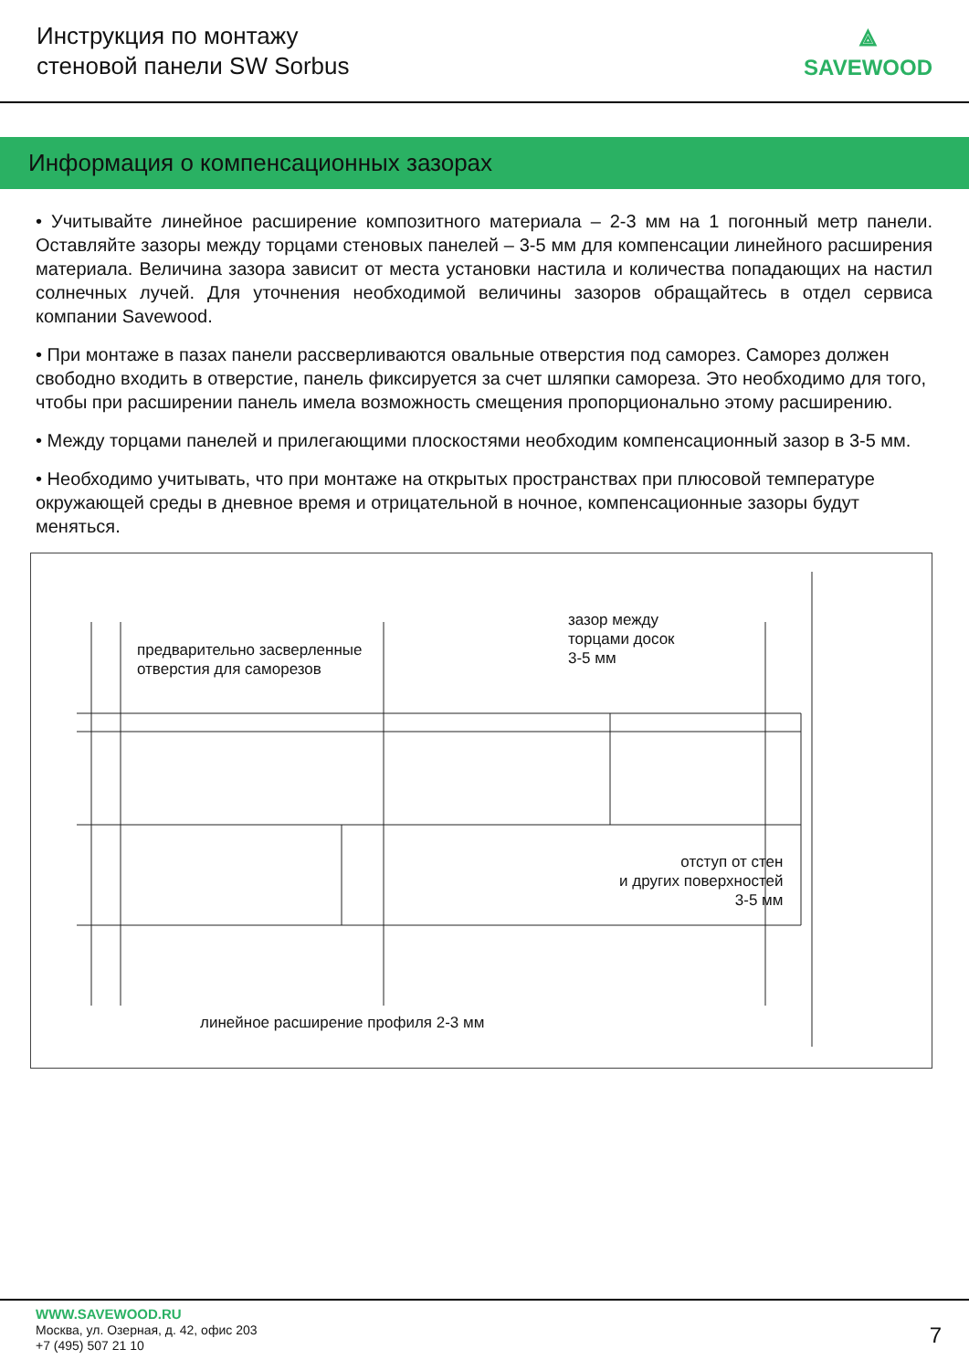Инструкция по монтажу
стеновой панели SW Sorbus
⟁
SAVEWOOD
Информация о компенсационных зазорах
• Учитывайте линейное расширение композитного материала – 2-3 мм на 1 погонный метр панели. Оставляйте зазоры между торцами стеновых панелей – 3-5 мм для компенсации линейного расширения материала. Величина зазора зависит от места установки настила и количества попадающих на настил солнечных лучей. Для уточнения необходимой величины зазоров обращайтесь в отдел сервиса компании Savewood.
• При монтаже в пазах панели рассверливаются овальные отверстия под саморез. Саморез должен свободно входить в отверстие, панель фиксируется за счет шляпки самореза. Это необходимо для того, чтобы при расширении панель имела возможность смещения пропорционально этому расширению.
• Между торцами панелей и прилегающими плоскостями необходим компенсационный зазор в 3-5 мм.
• Необходимо учитывать, что при монтаже на открытых пространствах при плюсовой температуре окружающей среды в дневное время и отрицательной в ночное, компенсационные зазоры будут меняться.
предварительно засверленные
отверстия для саморезов
зазор между
торцами досок
3-5 мм
отступ от стен
и других поверхностей
3-5 мм
линейное расширение профиля 2-3 мм
WWW.SAVEWOOD.RU
Москва, ул. Озерная, д. 42, офис 203
+7 (495) 507 21 10
7